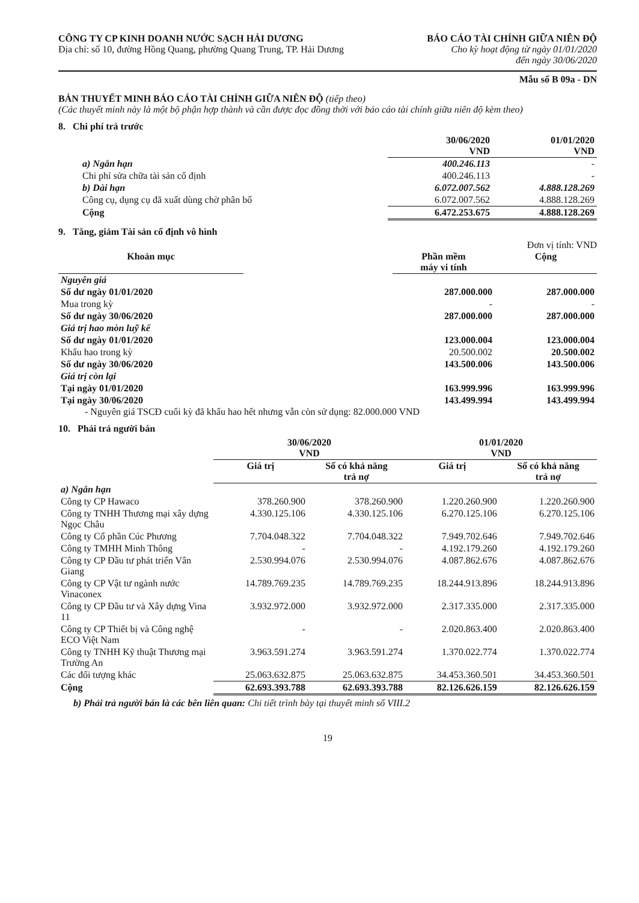CÔNG TY CP KINH DOANH NƯỚC SẠCH HẢI DƯƠNG
Địa chỉ: số 10, đường Hồng Quang, phường Quang Trung, TP. Hải Dương
BÁO CÁO TÀI CHÍNH GIỮA NIÊN ĐỘ
Cho kỳ hoạt động từ ngày 01/01/2020
đến ngày 30/06/2020
Mẫu số B 09a - DN
BẢN THUYẾT MINH BÁO CÁO TÀI CHÍNH GIỮA NIÊN ĐỘ (tiếp theo)
(Các thuyết minh này là một bộ phận hợp thành và cần được đọc đồng thời với báo cáo tài chính giữa niên độ kèm theo)
8. Chi phí trả trước
| | 30/06/2020 VND | 01/01/2020 VND |
| --- | --- | --- |
| a) Ngắn hạn | 400.246.113 | - |
| Chi phí sửa chữa tài sản cố định | 400.246.113 | - |
| b) Dài hạn | 6.072.007.562 | 4.888.128.269 |
| Công cụ, dụng cụ đã xuất dùng chờ phân bổ | 6.072.007.562 | 4.888.128.269 |
| Cộng | 6.472.253.675 | 4.888.128.269 |
9. Tăng, giảm Tài sản cố định vô hình
Đơn vị tính: VND
| Khoản mục | | Phần mềm máy vi tính | Cộng |
| --- | --- | --- | --- |
| Nguyên giá | | | |
| Số dư ngày 01/01/2020 | | 287.000.000 | 287.000.000 |
| Mua trong kỳ | | - | - |
| Số dư ngày 30/06/2020 | | 287.000.000 | 287.000.000 |
| Giá trị hao mòn luỹ kế | | | |
| Số dư ngày 01/01/2020 | | 123.000.004 | 123.000.004 |
| Khấu hao trong kỳ | | 20.500.002 | 20.500.002 |
| Số dư ngày 30/06/2020 | | 143.500.006 | 143.500.006 |
| Giá trị còn lại | | | |
| Tại ngày 01/01/2020 | | 163.999.996 | 163.999.996 |
| Tại ngày 30/06/2020 | | 143.499.994 | 143.499.994 |
- Nguyên giá TSCĐ cuối kỳ đã khấu hao hết nhưng vẫn còn sử dụng: 82.000.000 VND
10. Phải trả người bán
| | 30/06/2020 VND | | 01/01/2020 VND | |
| --- | --- | --- | --- | --- |
| | Giá trị | Số có khả năng trả nợ | Giá trị | Số có khả năng trả nợ |
| a) Ngắn hạn | | | | |
| Công ty CP Hawaco | 378.260.900 | 378.260.900 | 1.220.260.900 | 1.220.260.900 |
| Công ty TNHH Thương mại xây dựng Ngọc Châu | 4.330.125.106 | 4.330.125.106 | 6.270.125.106 | 6.270.125.106 |
| Công ty Cổ phần Cúc Phương | 7.704.048.322 | 7.704.048.322 | 7.949.702.646 | 7.949.702.646 |
| Công ty TMHH Minh Thông | - | - | 4.192.179.260 | 4.192.179.260 |
| Công ty CP Đầu tư phát triển Vân Giang | 2.530.994.076 | 2.530.994.076 | 4.087.862.676 | 4.087.862.676 |
| Công ty CP Vật tư ngành nước Vinaconex | 14.789.769.235 | 14.789.769.235 | 18.244.913.896 | 18.244.913.896 |
| Công ty CP Đầu tư và Xây dựng Vina 11 | 3.932.972.000 | 3.932.972.000 | 2.317.335.000 | 2.317.335.000 |
| Công ty CP Thiết bị và Công nghệ ECO Việt Nam | - | - | 2.020.863.400 | 2.020.863.400 |
| Công ty TNHH Kỹ thuật Thương mại Trường An | 3.963.591.274 | 3.963.591.274 | 1.370.022.774 | 1.370.022.774 |
| Các đối tượng khác | 25.063.632.875 | 25.063.632.875 | 34.453.360.501 | 34.453.360.501 |
| Cộng | 62.693.393.788 | 62.693.393.788 | 82.126.626.159 | 82.126.626.159 |
b) Phải trả người bán là các bên liên quan: Chi tiết trình bày tại thuyết minh số VIII.2
19